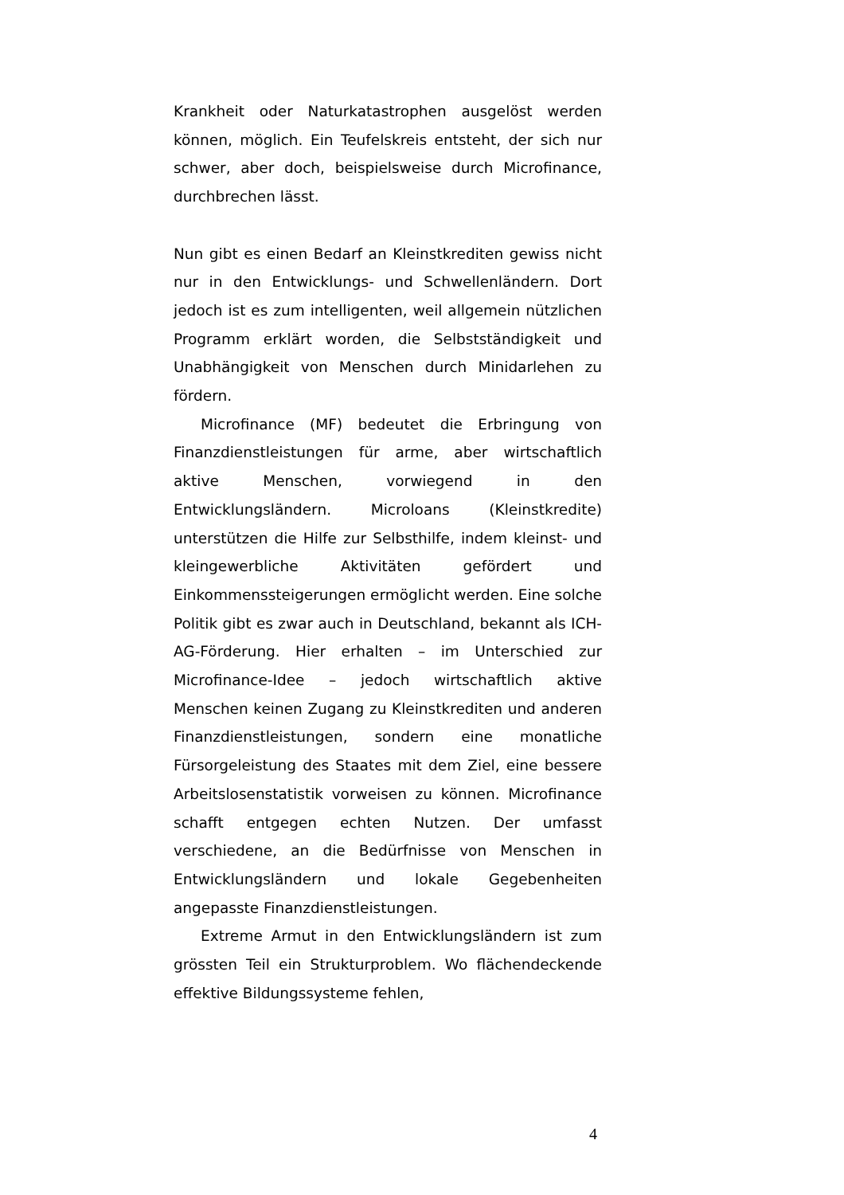Krankheit oder Naturkatastrophen ausgelöst werden können, möglich. Ein Teufelskreis entsteht, der sich nur schwer, aber doch, beispielsweise durch Microfinance, durchbrechen lässt.
Nun gibt es einen Bedarf an Kleinstkrediten gewiss nicht nur in den Entwicklungs- und Schwellenländern. Dort jedoch ist es zum intelligenten, weil allgemein nützlichen Programm erklärt worden, die Selbstständigkeit und Unabhängigkeit von Menschen durch Minidarlehen zu fördern.
Microfinance (MF) bedeutet die Erbringung von Finanzdienstleistungen für arme, aber wirtschaftlich aktive Menschen, vorwiegend in den Entwicklungsländern. Microloans (Kleinstkredite) unterstützen die Hilfe zur Selbsthilfe, indem kleinst- und kleingewerbliche Aktivitäten gefördert und Einkommenssteigerungen ermöglicht werden. Eine solche Politik gibt es zwar auch in Deutschland, bekannt als ICH-AG-Förderung. Hier erhalten – im Unterschied zur Microfinance-Idee – jedoch wirtschaftlich aktive Menschen keinen Zugang zu Kleinstkrediten und anderen Finanzdienstleistungen, sondern eine monatliche Fürsorgeleistung des Staates mit dem Ziel, eine bessere Arbeitslosenstatistik vorweisen zu können. Microfinance schafft entgegen echten Nutzen. Der umfasst verschiedene, an die Bedürfnisse von Menschen in Entwicklungsländern und lokale Gegebenheiten angepasste Finanzdienstleistungen.
Extreme Armut in den Entwicklungsländern ist zum grössten Teil ein Strukturproblem. Wo flächendeckende effektive Bildungssysteme fehlen,
4